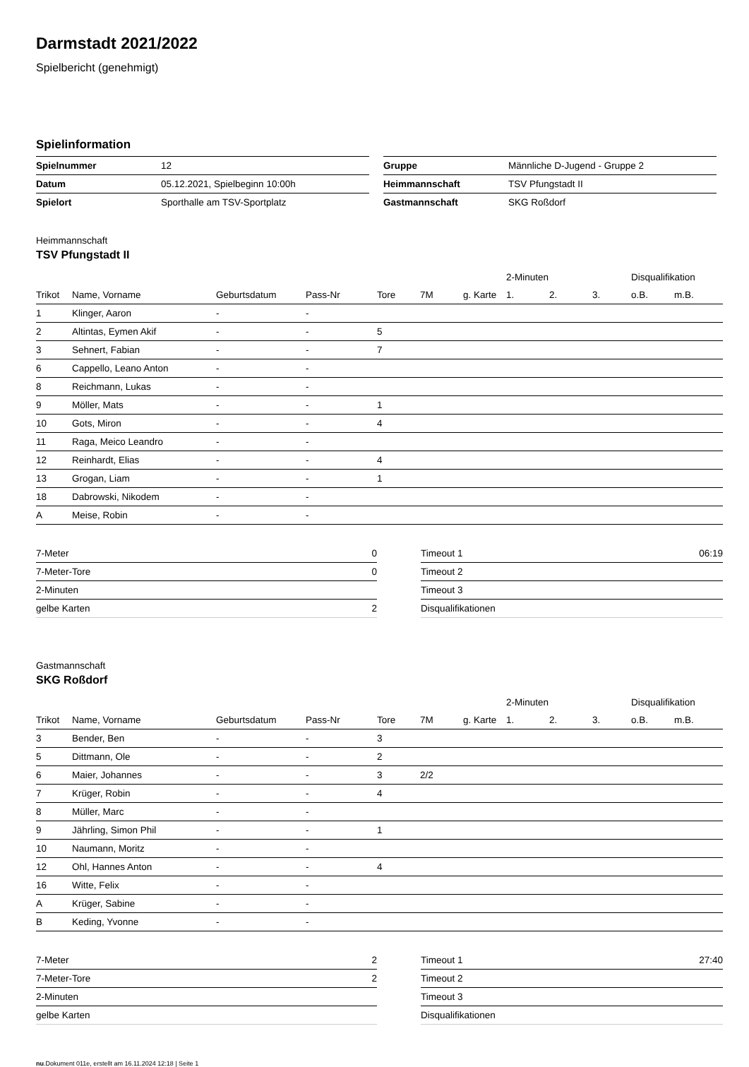Darmstadt 2021/2022
Spielbericht (genehmigt)
Spielinformation
| Spielnummer | 12 |
| Datum | 05.12.2021, Spielbeginn 10:00h |
| Spielort | Sporthalle am TSV-Sportplatz |
| Gruppe | Männliche D-Jugend - Gruppe 2 |
| Heimmannschaft | TSV Pfungstadt II |
| Gastmannschaft | SKG Roßdorf |
Heimmannschaft
TSV Pfungstadt II
| | | | | | | | 2-Minuten | | | Disqualifikation | |
| --- | --- | --- | --- | --- | --- | --- | --- | --- | --- | --- | --- |
| Trikot | Name, Vorname | Geburtsdatum | Pass-Nr | Tore | 7M | g. Karte | 1. | 2. | 3. | o.B. | m.B. |
| 1 | Klinger, Aaron | - | - | | | | | | | | |
| 2 | Altintas, Eymen Akif | - | - | 5 | | | | | | | |
| 3 | Sehnert, Fabian | - | - | 7 | | | | | | | |
| 6 | Cappello, Leano Anton | - | - | | | | | | | | |
| 8 | Reichmann, Lukas | - | - | | | | | | | | |
| 9 | Möller, Mats | - | - | 1 | | | | | | | |
| 10 | Gots, Miron | - | - | 4 | | | | | | | |
| 11 | Raga, Meico Leandro | - | - | | | | | | | | |
| 12 | Reinhardt, Elias | - | - | 4 | | | | | | | |
| 13 | Grogan, Liam | - | - | 1 | | | | | | | |
| 18 | Dabrowski, Nikodem | - | - | | | | | | | | |
| A | Meise, Robin | - | - | | | | | | | | |
| 7-Meter | 0 |
| 7-Meter-Tore | 0 |
| 2-Minuten | |
| gelbe Karten | 2 |
| Timeout 1 | 06:19 |
| Timeout 2 | |
| Timeout 3 | |
| Disqualifikationen | |
Gastmannschaft
SKG Roßdorf
| | | | | | | | 2-Minuten | | | Disqualifikation | |
| --- | --- | --- | --- | --- | --- | --- | --- | --- | --- | --- | --- |
| Trikot | Name, Vorname | Geburtsdatum | Pass-Nr | Tore | 7M | g. Karte | 1. | 2. | 3. | o.B. | m.B. |
| 3 | Bender, Ben | - | - | 3 | | | | | | | |
| 5 | Dittmann, Ole | - | - | 2 | | | | | | | |
| 6 | Maier, Johannes | - | - | 3 | 2/2 | | | | | | |
| 7 | Krüger, Robin | - | - | 4 | | | | | | | |
| 8 | Müller, Marc | - | - | | | | | | | | |
| 9 | Jährling, Simon Phil | - | - | 1 | | | | | | | |
| 10 | Naumann, Moritz | - | - | | | | | | | | |
| 12 | Ohl, Hannes Anton | - | - | 4 | | | | | | | |
| 16 | Witte, Felix | - | - | | | | | | | | |
| A | Krüger, Sabine | - | - | | | | | | | | |
| B | Keding, Yvonne | - | - | | | | | | | | |
| 7-Meter | 2 |
| 7-Meter-Tore | 2 |
| 2-Minuten | |
| gelbe Karten | |
| Timeout 1 | 27:40 |
| Timeout 2 | |
| Timeout 3 | |
| Disqualifikationen | |
nu.Dokument 011e, erstellt am 16.11.2024 12:18 | Seite 1